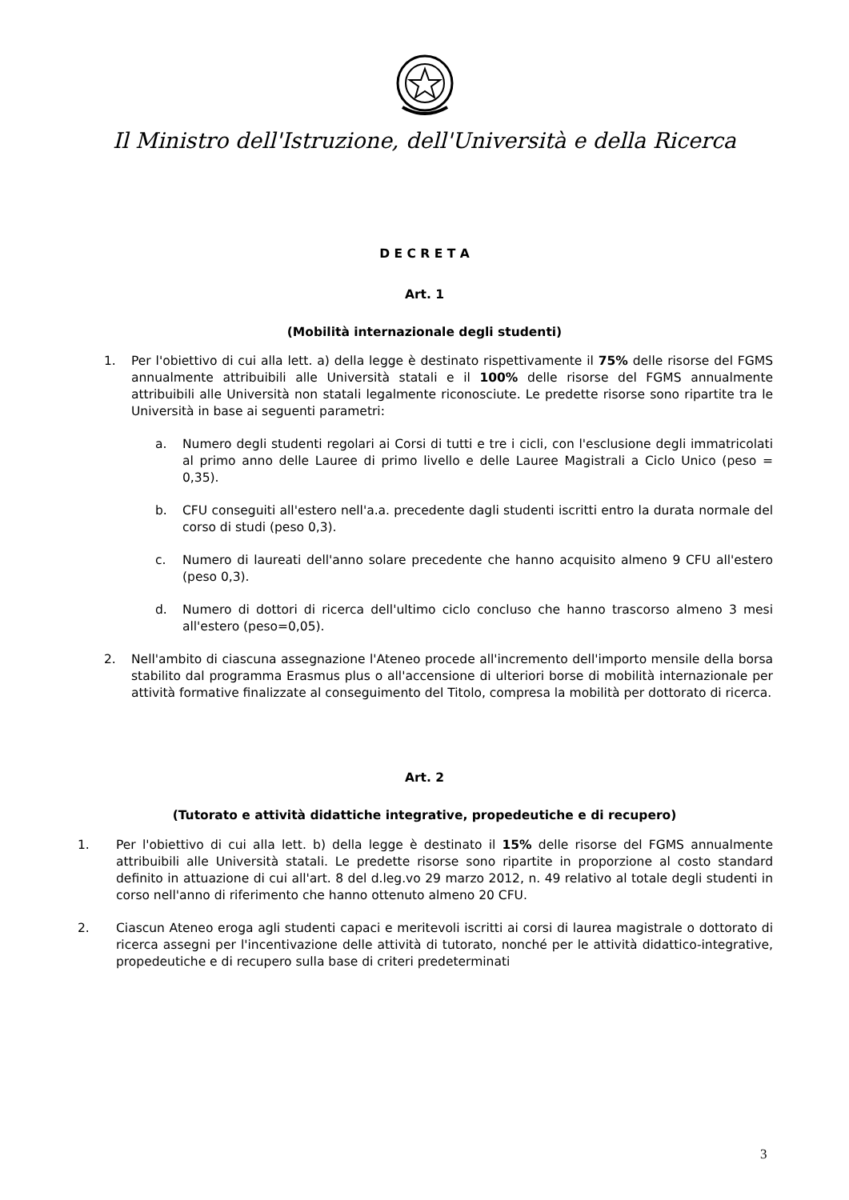Il Ministro dell'Istruzione, dell'Università e della Ricerca
D E C R E T A
Art. 1
(Mobilità internazionale degli studenti)
1. Per l'obiettivo di cui alla lett. a) della legge è destinato rispettivamente il 75% delle risorse del FGMS annualmente attribuibili alle Università statali e il 100% delle risorse del FGMS annualmente attribuibili alle Università non statali legalmente riconosciute. Le predette risorse sono ripartite tra le Università in base ai seguenti parametri:
a. Numero degli studenti regolari ai Corsi di tutti e tre i cicli, con l'esclusione degli immatricolati al primo anno delle Lauree di primo livello e delle Lauree Magistrali a Ciclo Unico (peso = 0,35).
b. CFU conseguiti all'estero nell'a.a. precedente dagli studenti iscritti entro la durata normale del corso di studi (peso 0,3).
c. Numero di laureati dell'anno solare precedente che hanno acquisito almeno 9 CFU all'estero (peso 0,3).
d. Numero di dottori di ricerca dell'ultimo ciclo concluso che hanno trascorso almeno 3 mesi all'estero (peso=0,05).
2. Nell'ambito di ciascuna assegnazione l'Ateneo procede all'incremento dell'importo mensile della borsa stabilito dal programma Erasmus plus o all'accensione di ulteriori borse di mobilità internazionale per attività formative finalizzate al conseguimento del Titolo, compresa la mobilità per dottorato di ricerca.
Art. 2
(Tutorato e attività didattiche integrative, propedeutiche e di recupero)
1. Per l'obiettivo di cui alla lett. b) della legge è destinato il 15% delle risorse del FGMS annualmente attribuibili alle Università statali. Le predette risorse sono ripartite in proporzione al costo standard definito in attuazione di cui all'art. 8 del d.leg.vo 29 marzo 2012, n. 49 relativo al totale degli studenti in corso nell'anno di riferimento che hanno ottenuto almeno 20 CFU.
2. Ciascun Ateneo eroga agli studenti capaci e meritevoli iscritti ai corsi di laurea magistrale o dottorato di ricerca assegni per l'incentivazione delle attività di tutorato, nonché per le attività didattico-integrative, propedeutiche e di recupero sulla base di criteri predeterminati
3